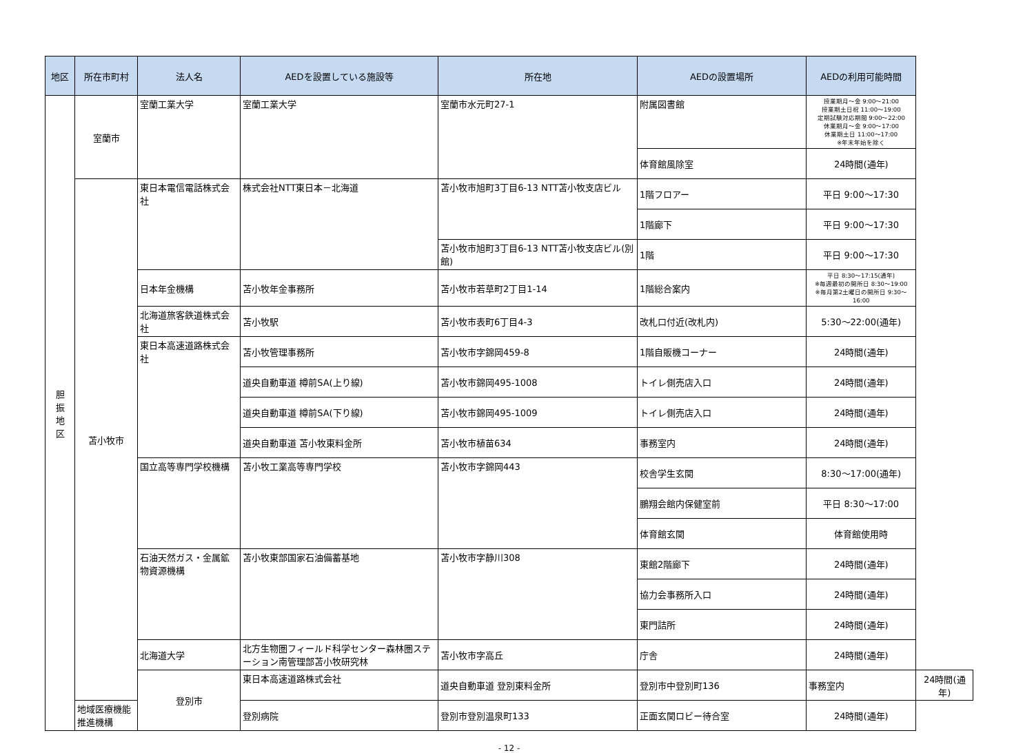| 地区 | 所在市町村 | 法人名 | AEDを設置している施設等 | 所在地 | AEDの設置場所 | AEDの利用可能時間 | |
| --- | --- | --- | --- | --- | --- | --- | --- |
| 胆 振 地 区 | 室蘭市 | 室蘭工業大学 | 室蘭工業大学 | 室蘭市水元町27-1 | 附属図書館 | 授業期月～金 9:00～21:00 授業期土日祝 11:00～19:00 定期試験対応期間 9:00～22:00 休業期月～金 9:00～17:00 休業期土日 11:00～17:00 ※年末年始を除く | |
| | | | | | 体育館風除室 | 24時間(通年) | |
| | 苫小牧市 | 東日本電信電話株式会社 | 株式会社NTT東日本－北海道 | 苫小牧市旭町3丁目6-13 NTT苫小牧支店ビル | 1階フロアー | 平日 9:00～17:30 | |
| | | | | | 1階廊下 | 平日 9:00～17:30 | |
| | | | | 苫小牧市旭町3丁目6-13 NTT苫小牧支店ビル(別館) | 1階 | 平日 9:00～17:30 | |
| | | 日本年金機構 | 苫小牧年金事務所 | 苫小牧市若草町2丁目1-14 | 1階総合案内 | 平日 8:30～17:15(通年) ※毎週最初の開所日 8:30～19:00 ※毎月第2土曜日の開所日 9:30～16:00 | |
| | | 北海道旅客鉄道株式会社 | 苫小牧駅 | 苫小牧市表町6丁目4-3 | 改札口付近(改札内) | 5:30～22:00(通年) | |
| | | 東日本高速道路株式会社 | 苫小牧管理事務所 | 苫小牧市字錦岡459-8 | 1階自販機コーナー | 24時間(通年) | |
| | | | 道央自動車道 樽前SA(上り線) | 苫小牧市錦岡495-1008 | トイレ側売店入口 | 24時間(通年) | |
| | | | 道央自動車道 樽前SA(下り線) | 苫小牧市錦岡495-1009 | トイレ側売店入口 | 24時間(通年) | |
| | | | 道央自動車道 苫小牧東料金所 | 苫小牧市植苗634 | 事務室内 | 24時間(通年) | |
| | | 国立高等専門学校機構 | 苫小牧工業高等専門学校 | 苫小牧市字錦岡443 | 校舎学生玄関 | 8:30～17:00(通年) | |
| | | | | | 鵬翔会館内保健室前 | 平日 8:30～17:00 | |
| | | | | | 体育館玄関 | 体育館使用時 | |
| | | 石油天然ガス・金属鉱物資源機構 | 苫小牧東部国家石油備蓄基地 | 苫小牧市字静川308 | 東館2階廊下 | 24時間(通年) | |
| | | | | | 協力会事務所入口 | 24時間(通年) | |
| | | | | | 東門詰所 | 24時間(通年) | |
| | | 北海道大学 | 北方生物圏フィールド科学センター森林圏ステーション南管理部苫小牧研究林 | 苫小牧市字高丘 | 庁舎 | 24時間(通年) | |
| | | 登別市 | 東日本高速道路株式会社 | 道央自動車道 登別東料金所 | 登別市中登別町136 | 事務室内 | 24時間(通年) |
| | 地域医療機能推進機構 | | 登別病院 | 登別市登別温泉町133 | 正面玄関ロビー待合室 | 24時間(通年) | |
- 12 -